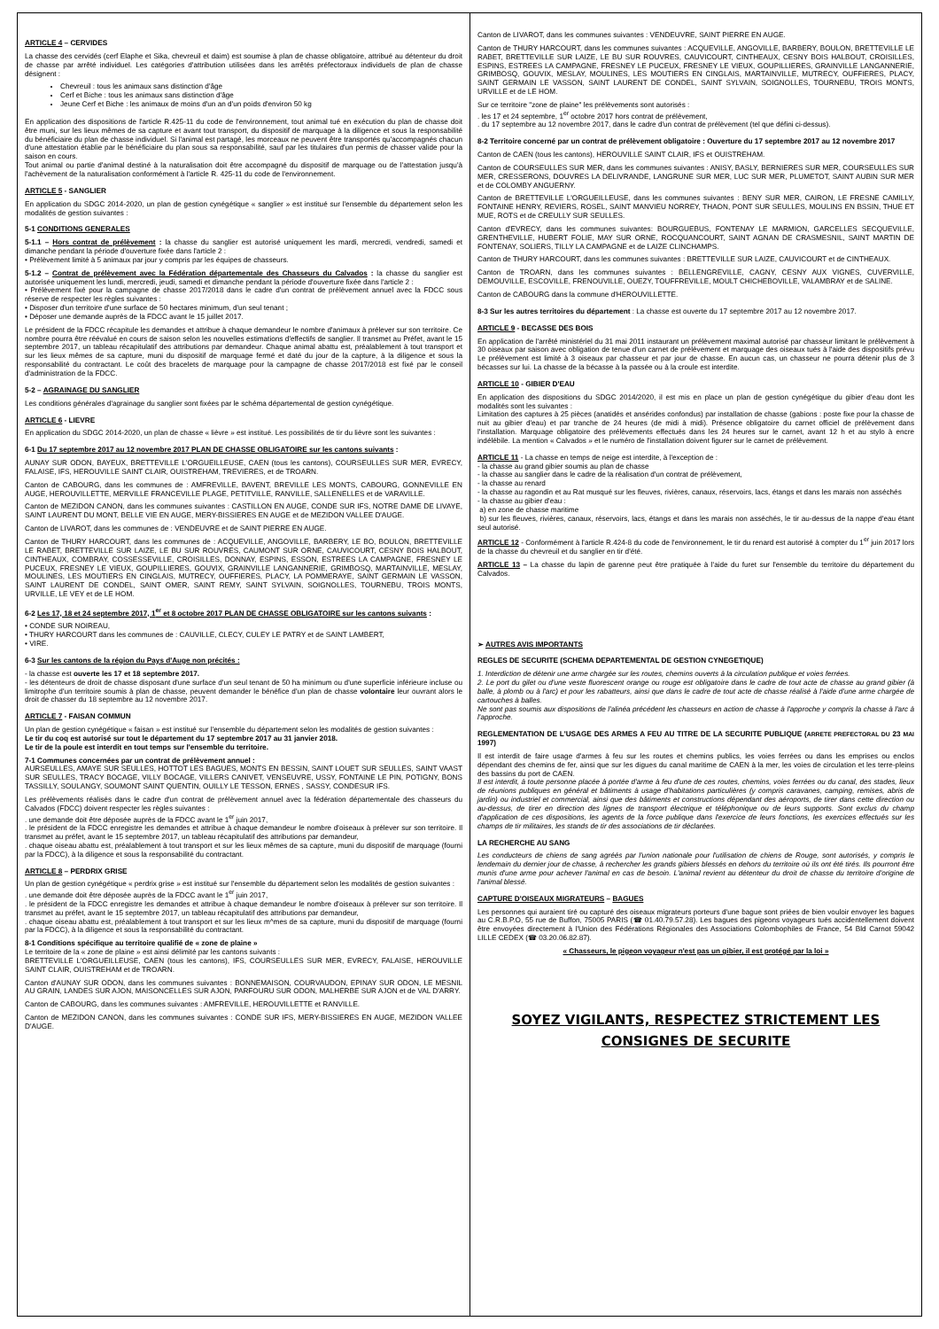ARTICLE 4 – CERVIDES
La chasse des cervidés (cerf Elaphe et Sika, chevreuil et daim) est soumise à plan de chasse obligatoire, attribué au détenteur du droit de chasse par arrêté individuel. Les catégories d'attribution utilisées dans les arrêtés préfectoraux individuels de plan de chasse désignent :
Chevreuil : tous les animaux sans distinction d'âge
Cerf et Biche : tous les animaux sans distinction d'âge
Jeune Cerf et Biche : les animaux de moins d'un an d'un poids d'environ 50 kg
En application des dispositions de l'article R.425-11 du code de l'environnement, tout animal tué en exécution du plan de chasse doit être muni, sur les lieux mêmes de sa capture et avant tout transport, du dispositif de marquage à la diligence et sous la responsabilité du bénéficiaire du plan de chasse individuel. Si l'animal est partagé, les morceaux ne peuvent être transportés qu'accompagnés chacun d'une attestation établie par le bénéficiaire du plan sous sa responsabilité, sauf par les titulaires d'un permis de chasser valide pour la saison en cours.
Tout animal ou partie d'animal destiné à la naturalisation doit être accompagné du dispositif de marquage ou de l'attestation jusqu'à l'achèvement de la naturalisation conformément à l'article R. 425-11 du code de l'environnement.
ARTICLE 5 - SANGLIER
En application du SDGC 2014-2020, un plan de gestion cynégétique « sanglier » est institué sur l'ensemble du département selon les modalités de gestion suivantes :
5-1 CONDITIONS GENERALES
5-1.1 – Hors contrat de prélèvement : la chasse du sanglier est autorisé uniquement les mardi, mercredi, vendredi, samedi et dimanche pendant la période d'ouverture fixée dans l'article 2 :
• Prélèvement limité à 5 animaux par jour y compris par les équipes de chasseurs.
5-1.2 – Contrat de prélèvement avec la Fédération départementale des Chasseurs du Calvados : la chasse du sanglier est autorisée uniquement les lundi, mercredi, jeudi, samedi et dimanche pendant la période d'ouverture fixée dans l'article 2 :
• Prélèvement fixé pour la campagne de chasse 2017/2018 dans le cadre d'un contrat de prélèvement annuel avec la FDCC sous réserve de respecter les règles suivantes :
• Disposer d'un territoire d'une surface de 50 hectares minimum, d'un seul tenant ;
• Déposer une demande auprès de la FDCC avant le 15 juillet 2017.
Le président de la FDCC récapitule les demandes et attribue à chaque demandeur le nombre d'animaux à prélever sur son territoire. Ce nombre pourra être réévalué en cours de saison selon les nouvelles estimations d'effectifs de sanglier. Il transmet au Préfet, avant le 15 septembre 2017, un tableau récapitulatif des attributions par demandeur. Chaque animal abattu est, préalablement à tout transport et sur les lieux mêmes de sa capture, muni du dispositif de marquage fermé et daté du jour de la capture, à la diligence et sous la responsabilité du contractant. Le coût des bracelets de marquage pour la campagne de chasse 2017/2018 est fixé par le conseil d'administration de la FDCC.
5-2 – AGRAINAGE DU SANGLIER
Les conditions générales d'agrainage du sanglier sont fixées par le schéma départemental de gestion cynégétique.
ARTICLE 6 - LIEVRE
En application du SDGC 2014-2020, un plan de chasse « lièvre » est institué. Les possibilités de tir du lièvre sont les suivantes :
6-1 Du 17 septembre 2017 au 12 novembre 2017 PLAN DE CHASSE OBLIGATOIRE sur les cantons suivants :
AUNAY SUR ODON, BAYEUX, BRETTEVILLE L'ORGUEILLEUSE, CAEN (tous les cantons), COURSEULLES SUR MER, EVRECY, FALAISE, IFS, HEROUVILLE SAINT CLAIR, OUISTREHAM, TREVIERES, et de TROARN.
Canton de CABOURG, dans les communes de : AMFREVILLE, BAVENT, BREVILLE LES MONTS, CABOURG, GONNEVILLE EN AUGE, HEROUVILLETTE, MERVILLE FRANCEVILLE PLAGE, PETITVILLE, RANVILLE, SALLENELLES et de VARAVILLE.
Canton de MEZIDON CANON, dans les communes suivantes : CASTILLON EN AUGE, CONDE SUR IFS, NOTRE DAME DE LIVAYE, SAINT LAURENT DU MONT, BELLE VIE EN AUGE, MERY-BISSIERES EN AUGE et de MEZIDON VALLEE D'AUGE.
Canton de LIVAROT, dans les communes de : VENDEUVRE et de SAINT PIERRE EN AUGE.
Canton de THURY HARCOURT, dans les communes de : ACQUEVILLE, ANGOVILLE, BARBERY, LE BO, BOULON, BRETTEVILLE LE RABET, BRETTEVILLE SUR LAIZE, LE BU SUR ROUVRES, CAUMONT SUR ORNE, CAUVICOURT, CESNY BOIS HALBOUT, CINTHEAUX, COMBRAY, COSSESSEVILLE, CROISILLES, DONNAY, ESPINS, ESSON, ESTREES LA CAMPAGNE, FRESNEY LE PUCEUX, FRESNEY LE VIEUX, GOUPILLIERES, GOUVIX, GRAINVILLE LANGANNERIE, GRIMBOSQ, MARTAINVILLE, MESLAY, MOULINES, LES MOUTIERS EN CINGLAIS, MUTRECY, OUFFIERES, PLACY, LA POMMERAYE, SAINT GERMAIN LE VASSON, SAINT LAURENT DE CONDEL, SAINT OMER, SAINT REMY, SAINT SYLVAIN, SOIGNOLLES, TOURNEBU, TROIS MONTS, URVILLE, LE VEY et de LE HOM.
6-2 Les 17, 18 et 24 septembre 2017, 1<sup>er</sup> et 8 octobre 2017 PLAN DE CHASSE OBLIGATOIRE sur les cantons suivants :
• CONDE SUR NOIREAU,
• THURY HARCOURT dans les communes de : CAUVILLE, CLECY, CULEY LE PATRY et de SAINT LAMBERT,
• VIRE.
6-3 Sur les cantons de la région du Pays d'Auge non précités :
- la chasse est ouverte les 17 et 18 septembre 2017.
- les détenteurs de droit de chasse disposant d'une surface d'un seul tenant de 50 ha minimum ou d'une superficie inférieure incluse ou limitrophe d'un territoire soumis à plan de chasse, peuvent demander le bénéfice d'un plan de chasse volontaire leur ouvrant alors le droit de chasser du 18 septembre au 12 novembre 2017.
ARTICLE 7 - FAISAN COMMUN
Un plan de gestion cynégétique « faisan » est institué sur l'ensemble du département selon les modalités de gestion suivantes :
Le tir du coq est autorisé sur tout le département du 17 septembre 2017 au 31 janvier 2018.
Le tir de la poule est interdit en tout temps sur l'ensemble du territoire.
7-1 Communes concernées par un contrat de prélèvement annuel :
AURSEULLES, AMAYE SUR SEULLES, HOTTOT LES BAGUES, MONTS EN BESSIN, SAINT LOUET SUR SEULLES, SAINT VAAST SUR SEULLES, TRACY BOCAGE, VILLY BOCAGE, VILLERS CANIVET, VENSEUVRE, USSY, FONTAINE LE PIN, POTIGNY, BONS TASSILLY, SOULANGY, SOUMONT SAINT QUENTIN, OUILLY LE TESSON, ERNES , SASSY, CONDESUR IFS.
Les prélèvements réalisés dans le cadre d'un contrat de prélèvement annuel avec la fédération départementale des chasseurs du Calvados (FDCC) doivent respecter les règles suivantes :
. une demande doit être déposée auprès de la FDCC avant le 1<sup>er</sup> juin 2017,
. le président de la FDCC enregistre les demandes et attribue à chaque demandeur le nombre d'oiseaux à prélever sur son territoire. Il transmet au préfet, avant le 15 septembre 2017, un tableau récapitulatif des attributions par demandeur,
. chaque oiseau abattu est, préalablement à tout transport et sur les lieux mêmes de sa capture, muni du dispositif de marquage (fourni par la FDCC), à la diligence et sous la responsabilité du contractant.
ARTICLE 8 – PERDRIX GRISE
Un plan de gestion cynégétique « perdrix grise » est institué sur l'ensemble du département selon les modalités de gestion suivantes :
. une demande doit être déposée auprès de la FDCC avant le 1<sup>er</sup> juin 2017,
. le président de la FDCC enregistre les demandes et attribue à chaque demandeur le nombre d'oiseaux à prélever sur son territoire. Il transmet au préfet, avant le 15 septembre 2017, un tableau récapitulatif des attributions par demandeur,
. chaque oiseau abattu est, préalablement à tout transport et sur les lieux m^mes de sa capture, muni du dispositif de marquage (fourni par la FDCC), à la diligence et sous la responsabilité du contractant.
8-1 Conditions spécifique au territoire qualifié de « zone de plaine »
Le territoire de la « zone de plaine » est ainsi délimité par les cantons suivants :
BRETTEVILLE L'ORGUEILLEUSE, CAEN (tous les cantons), IFS, COURSEULLES SUR MER, EVRECY, FALAISE, HEROUVILLE SAINT CLAIR, OUISTREHAM et de TROARN.
Canton d'AUNAY SUR ODON, dans les communes suivantes : BONNEMAISON, COURVAUDON, EPINAY SUR ODON, LE MESNIL AU GRAIN, LANDES SUR AJON, MAISONCELLES SUR AJON, PARFOURU SUR ODON, MALHERBE SUR AJON et de VAL D'ARRY.
Canton de CABOURG, dans les communes suivantes : AMFREVILLE, HEROUVILLETTE et RANVILLE.
Canton de MEZIDON CANON, dans les communes suivantes : CONDE SUR IFS, MERY-BISSIERES EN AUGE, MEZIDON VALLEE D'AUGE.
Canton de LIVAROT, dans les communes suivantes : VENDEUVRE, SAINT PIERRE EN AUGE.
Canton de THURY HARCOURT, dans les communes suivantes : ACQUEVILLE, ANGOVILLE, BARBERY, BOULON, BRETTEVILLE LE RABET, BRETTEVILLE SUR LAIZE, LE BU SUR ROUVRES, CAUVICOURT, CINTHEAUX, CESNY BOIS HALBOUT, CROISILLES, ESPINS, ESTREES LA CAMPAGNE, FRESNEY LE PUCEUX, FRESNEY LE VIEUX, GOUPILLIERES, GRAINVILLE LANGANNERIE, GRIMBOSQ, GOUVIX, MESLAY, MOULINES, LES MOUTIERS EN CINGLAIS, MARTAINVILLE, MUTRECY, OUFFIERES, PLACY, SAINT GERMAIN LE VASSON, SAINT LAURENT DE CONDEL, SAINT SYLVAIN, SOIGNOLLES, TOURNEBU, TROIS MONTS, URVILLE et de LE HOM.
Sur ce territoire "zone de plaine" les prélèvements sont autorisés :
. les 17 et 24 septembre, 1<sup>er</sup> octobre 2017 hors contrat de prélèvement,
. du 17 septembre au 12 novembre 2017, dans le cadre d'un contrat de prélèvement (tel que défini ci-dessus).
8-2 Territoire concerné par un contrat de prélèvement obligatoire : Ouverture du 17 septembre 2017 au 12 novembre 2017
Canton de CAEN (tous les cantons), HEROUVILLE SAINT CLAIR, IFS et OUISTREHAM.
Canton de COURSEULLES SUR MER, dans les communes suivantes : ANISY, BASLY, BERNIERES SUR MER, COURSEULLES SUR MER, CRESSERONS, DOUVRES LA DELIVRANDE, LANGRUNE SUR MER, LUC SUR MER, PLUMETOT, SAINT AUBIN SUR MER et de COLOMBY ANGUERNY.
Canton de BRETTEVILLE L'ORGUEILLEUSE, dans les communes suivantes : BENY SUR MER, CAIRON, LE FRESNE CAMILLY, FONTAINE HENRY, REVIERS, ROSEL, SAINT MANVIEU NORREY, THAON, PONT SUR SEULLES, MOULINS EN BSSIN, THUE ET MUE, ROTS et de CREULLY SUR SEULLES.
Canton d'EVRECY, dans les communes suivantes: BOURGUEBUS, FONTENAY LE MARMION, GARCELLES SECQUEVILLE, GRENTHEVILLE, HUBERT FOLIE, MAY SUR ORNE, ROCQUANCOURT, SAINT AGNAN DE CRASMESNIL, SAINT MARTIN DE FONTENAY, SOLIERS, TILLY LA CAMPAGNE et de LAIZE CLINCHAMPS.
Canton de THURY HARCOURT, dans les communes suivantes : BRETTEVILLE SUR LAIZE, CAUVICOURT et de CINTHEAUX.
Canton de TROARN, dans les communes suivantes : BELLENGREVILLE, CAGNY, CESNY AUX VIGNES, CUVERVILLE, DEMOUVILLE, ESCOVILLE, FRENOUVILLE, OUEZY, TOUFFREVILLE, MOULT CHICHEBOVILLE, VALAMBRAY et de SALINE.
Canton de CABOURG dans la commune d'HEROUVILLETTE.
8-3 Sur les autres territoires du département : La chasse est ouverte du 17 septembre 2017 au 12 novembre 2017.
ARTICLE 9 - BECASSE DES BOIS
En application de l'arrêté ministériel du 31 mai 2011 instaurant un prélèvement maximal autorisé par chasseur limitant le prélèvement à 30 oiseaux par saison avec obligation de tenue d'un carnet de prélèvement et marquage des oiseaux tués à l'aide des dispositifs prévu Le prélèvement est limité à 3 oiseaux par chasseur et par jour de chasse. En aucun cas, un chasseur ne pourra détenir plus de 3 bécasses sur lui. La chasse de la bécasse à la passée ou à la croule est interdite.
ARTICLE 10 - GIBIER D'EAU
En application des dispositions du SDGC 2014/2020, il est mis en place un plan de gestion cynégétique du gibier d'eau dont les modalités sont les suivantes :
Limitation des captures à 25 pièces (anatidés et ansérides confondus) par installation de chasse (gabions : poste fixe pour la chasse de nuit au gibier d'eau) et par tranche de 24 heures (de midi à midi). Présence obligatoire du carnet officiel de prélèvement dans l'installation. Marquage obligatoire des prélèvements effectués dans les 24 heures sur le carnet, avant 12 h et au stylo à encre indélébile. La mention « Calvados » et le numéro de l'installation doivent figurer sur le carnet de prélèvement.
ARTICLE 11 - La chasse en temps de neige est interdite, à l'exception de :
- la chasse au grand gibier soumis au plan de chasse
- la chasse au sanglier dans le cadre de la réalisation d'un contrat de prélèvement,
- la chasse au renard
- la chasse au ragondin et au Rat musqué sur les fleuves, rivières, canaux, réservoirs, lacs, étangs et dans les marais non asséchés
- la chasse au gibier d'eau :
a) en zone de chasse maritime
b) sur les fleuves, rivières, canaux, réservoirs, lacs, étangs et dans les marais non asséchés, le tir au-dessus de la nappe d'eau étant seul autorisé.
ARTICLE 12 - Conformément à l'article R.424-8 du code de l'environnement, le tir du renard est autorisé à compter du 1<sup>er</sup> juin 2017 lors de la chasse du chevreuil et du sanglier en tir d'été.
ARTICLE 13 – La chasse du lapin de garenne peut être pratiquée à l'aide du furet sur l'ensemble du territoire du département du Calvados.
➢ AUTRES AVIS IMPORTANTS
REGLES DE SECURITE (SCHEMA DEPARTEMENTAL DE GESTION CYNEGETIQUE)
1. Interdiction de détenir une arme chargée sur les routes, chemins ouverts à la circulation publique et voies ferrées.
2. Le port du gilet ou d'une veste fluorescent orange ou rouge est obligatoire dans le cadre de tout acte de chasse au grand gibier (à balle, à plomb ou à l'arc) et pour les rabatteurs, ainsi que dans le cadre de tout acte de chasse réalisé à l'aide d'une arme chargée de cartouches à balles.
Ne sont pas soumis aux dispositions de l'alinéa précédent les chasseurs en action de chasse à l'approche y compris la chasse à l'arc à l'approche.
REGLEMENTATION DE L'USAGE DES ARMES A FEU AU TITRE DE LA SECURITE PUBLIQUE (ARRETE PREFECTORAL DU 23 MAI 1997)
Il est interdit de faire usage d'armes à feu sur les routes et chemins publics, les voies ferrées ou dans les emprises ou enclos dépendant des chemins de fer, ainsi que sur les digues du canal maritime de CAEN à la mer, les voies de circulation et les terre-pleins des bassins du port de CAEN.
Il est interdit, à toute personne placée à portée d'arme à feu d'une de ces routes, chemins, voies ferrées ou du canal, des stades, lieux de réunions publiques en général et bâtiments à usage d'habitations particulières (y compris caravanes, camping, remises, abris de jardin) ou industriel et commercial, ainsi que des bâtiments et constructions dépendant des aéroports, de tirer dans cette direction ou au-dessus, de tirer en direction des lignes de transport électrique et téléphonique ou de leurs supports. Sont exclus du champ d'application de ces dispositions, les agents de la force publique dans l'exercice de leurs fonctions, les exercices effectués sur les champs de tir militaires, les stands de tir des associations de tir déclarées.
LA RECHERCHE AU SANG
Les conducteurs de chiens de sang agréés par l'union nationale pour l'utilisation de chiens de Rouge, sont autorisés, y compris le lendemain du dernier jour de chasse, à rechercher les grands gibiers blessés en dehors du territoire où ils ont été tirés. Ils pourront être munis d'une arme pour achever l'animal en cas de besoin. L'animal revient au détenteur du droit de chasse du territoire d'origine de l'animal blessé.
CAPTURE D'OISEAUX MIGRATEURS – BAGUES
Les personnes qui auraient tiré ou capturé des oiseaux migrateurs porteurs d'une bague sont priées de bien vouloir envoyer les bagues au C.R.B.P.O, 55 rue de Buffon, 75005 PARIS (☎ 01.40.79.57.28). Les bagues des pigeons voyageurs tués accidentellement doivent être envoyées directement à l'Union des Fédérations Régionales des Associations Colombophiles de France, 54 Bld Carnot 59042 LILLE CEDEX (☎ 03.20.06.82.87).
« Chasseurs, le pigeon voyageur n'est pas un gibier, il est protégé par la loi »
SOYEZ VIGILANTS, RESPECTEZ STRICTEMENT LES CONSIGNES DE SECURITE